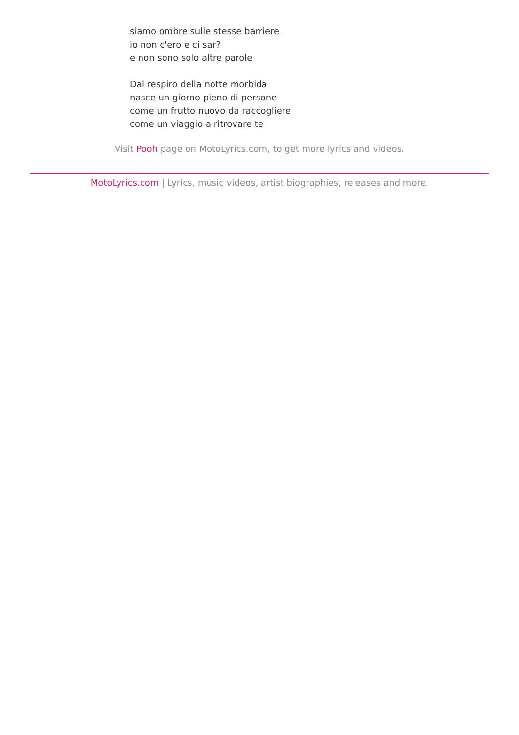siamo ombre sulle stesse barriere
io non c'ero e ci sar?
e non sono solo altre parole
Dal respiro della notte morbida
nasce un giorno pieno di persone
come un frutto nuovo da raccogliere
come un viaggio a ritrovare te
Visit Pooh page on MotoLyrics.com, to get more lyrics and videos.
MotoLyrics.com | Lyrics, music videos, artist biographies, releases and more.